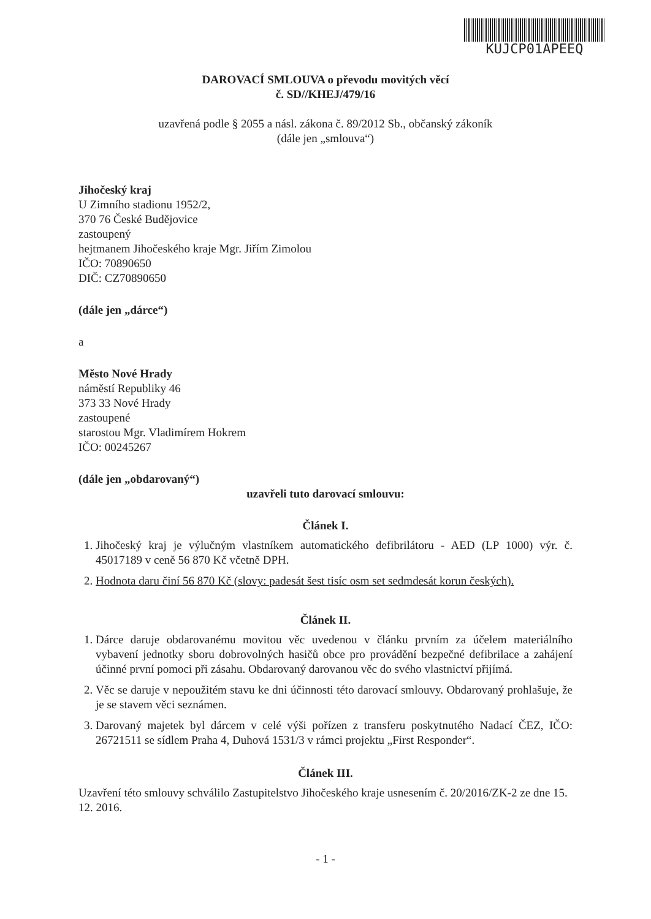KUJCP01APEEQ
DAROVACÍ SMLOUVA o převodu movitých věcí
č. SD//KHEJ/479/16
uzavřená podle § 2055 a násl. zákona č. 89/2012 Sb., občanský zákoník
(dále jen „smlouva“)
Jihočeský kraj
U Zimního stadionu 1952/2,
370 76 České Budějovice
zastoupený
hejtmanem Jihočeského kraje Mgr. Jiřím Zimolou
IČO: 70890650
DIČ: CZ70890650
(dále jen „dárce“)
a
Město Nové Hrady
náměstí Republiky 46
373 33 Nové Hrady
zastoupené
starostou Mgr. Vladimírem Hokrem
IČO: 00245267
(dále jen „obdarovaný“)
uzavřeli tuto darovací smlouvu:
Článek I.
1. Jihočeský kraj je výlučným vlastníkem automatického defibrilátoru - AED (LP 1000) výr. č. 45017189 v ceně 56 870 Kč včetně DPH.
2. Hodnota daru činí 56 870 Kč (slovy: padesát šest tisíc osm set sedmdesát korun českých).
Článek II.
1. Dárce daruje obdarovanému movitou věc uvedenou v článku prvním za účelem materiálního vybavení jednotky sboru dobrovolných hasičů obce pro provádění bezpečné defibrilace a zahájení účinné první pomoci při zásahu. Obdarovaný darovanou věc do svého vlastnictví přijímá.
2. Věc se daruje v nepoužitém stavu ke dni účinnosti této darovací smlouvy. Obdarovaný prohlašuje, že je se stavem věci seznámen.
3. Darovaný majetek byl dárcem v celé výši pořízen z transferu poskytnutého Nadací ČEZ, IČO: 26721511 se sídlem Praha 4, Duhová 1531/3 v rámci projektu „First Responder“.
Článek III.
Uzavření této smlouvy schválilo Zastupitelstvo Jihočeského kraje usnesením č. 20/2016/ZK-2 ze dne 15. 12. 2016.
- 1 -